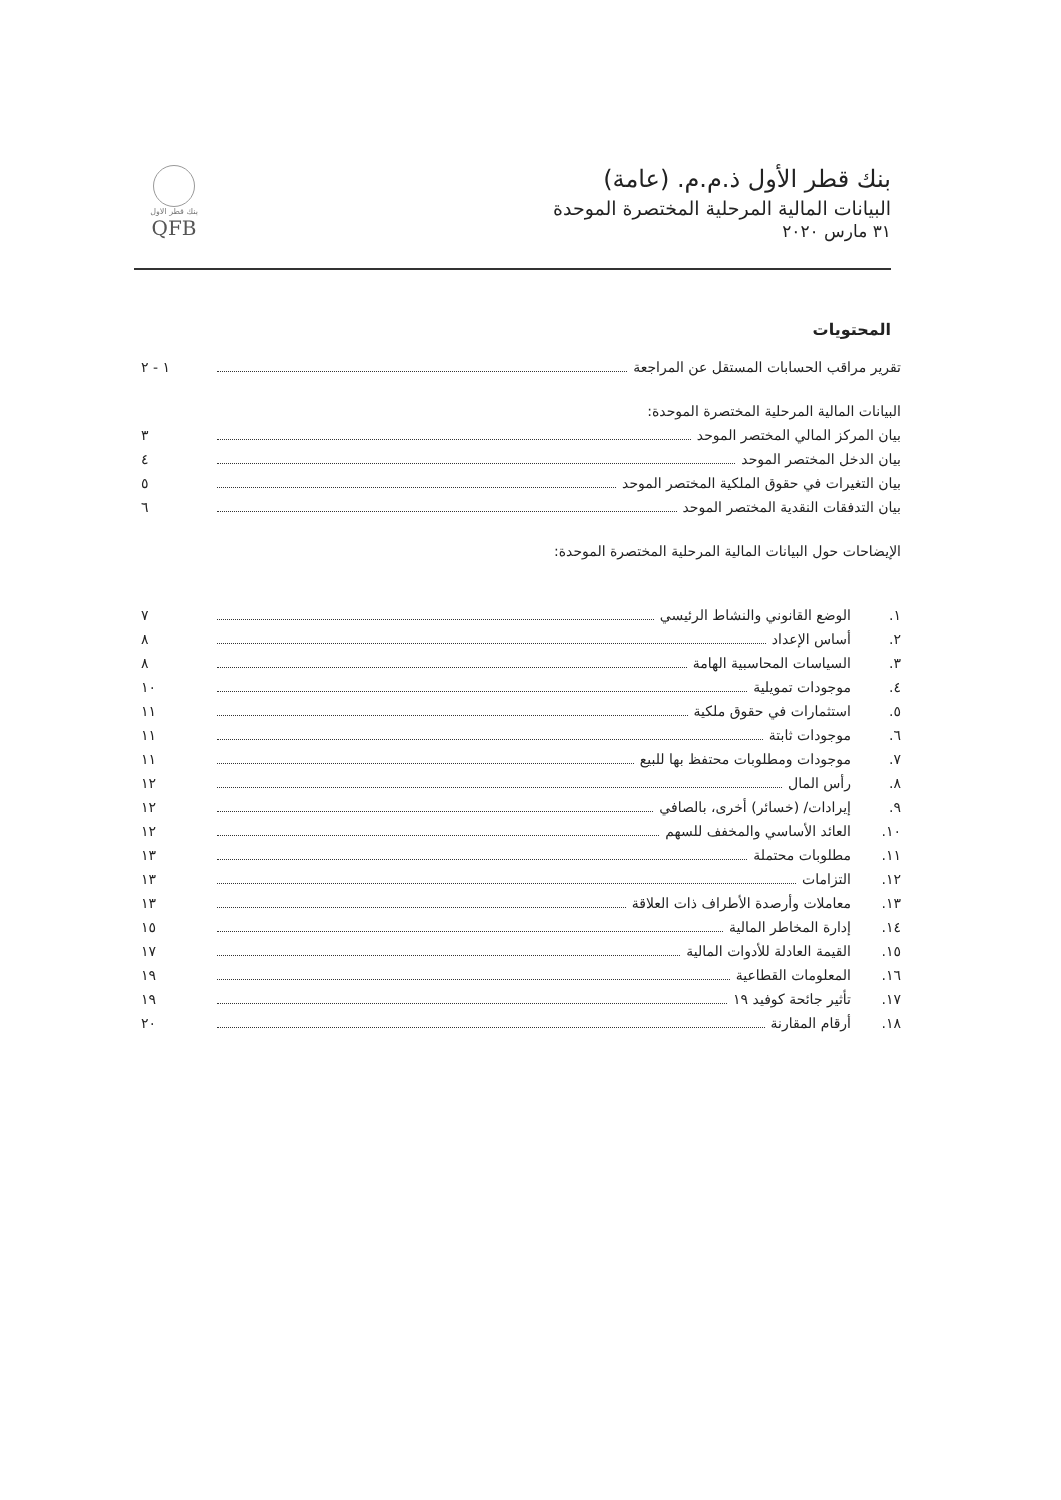بنك قطر الأول ذ.م.م. (عامة)
البيانات المالية المرحلية المختصرة الموحدة
٣١ مارس ٢٠٢٠
بنك قطر الاول
QFB
المحتويات
تقرير مراقب الحسابات المستقل عن المراجعة ١ - ٢
البيانات المالية المرحلية المختصرة الموحدة:
بيان المركز المالي المختصر الموحد ٣
بيان الدخل المختصر الموحد ٤
بيان التغيرات في حقوق الملكية المختصر الموحد ٥
بيان التدفقات النقدية المختصر الموحد ٦
الإيضاحات حول البيانات المالية المرحلية المختصرة الموحدة:
١. الوضع القانوني والنشاط الرئيسي ٧
٢. أساس الإعداد ٨
٣. السياسات المحاسبية الهامة ٨
٤. موجودات تمويلية ١٠
٥. استثمارات في حقوق ملكية ١١
٦. موجودات ثابتة ١١
٧. موجودات ومطلوبات محتفظ بها للبيع ١١
٨. رأس المال ١٢
٩. إيرادات/ (خسائر) أخرى، بالصافي ١٢
١٠. العائد الأساسي والمخفف للسهم ١٢
١١. مطلوبات محتملة ١٣
١٢. التزامات ١٣
١٣. معاملات وأرصدة الأطراف ذات العلاقة ١٣
١٤. إدارة المخاطر المالية ١٥
١٥. القيمة العادلة للأدوات المالية ١٧
١٦. المعلومات القطاعية ١٩
١٧. تأثير جائحة كوفيد ١٩ ١٩
١٨. أرقام المقارنة ٢٠